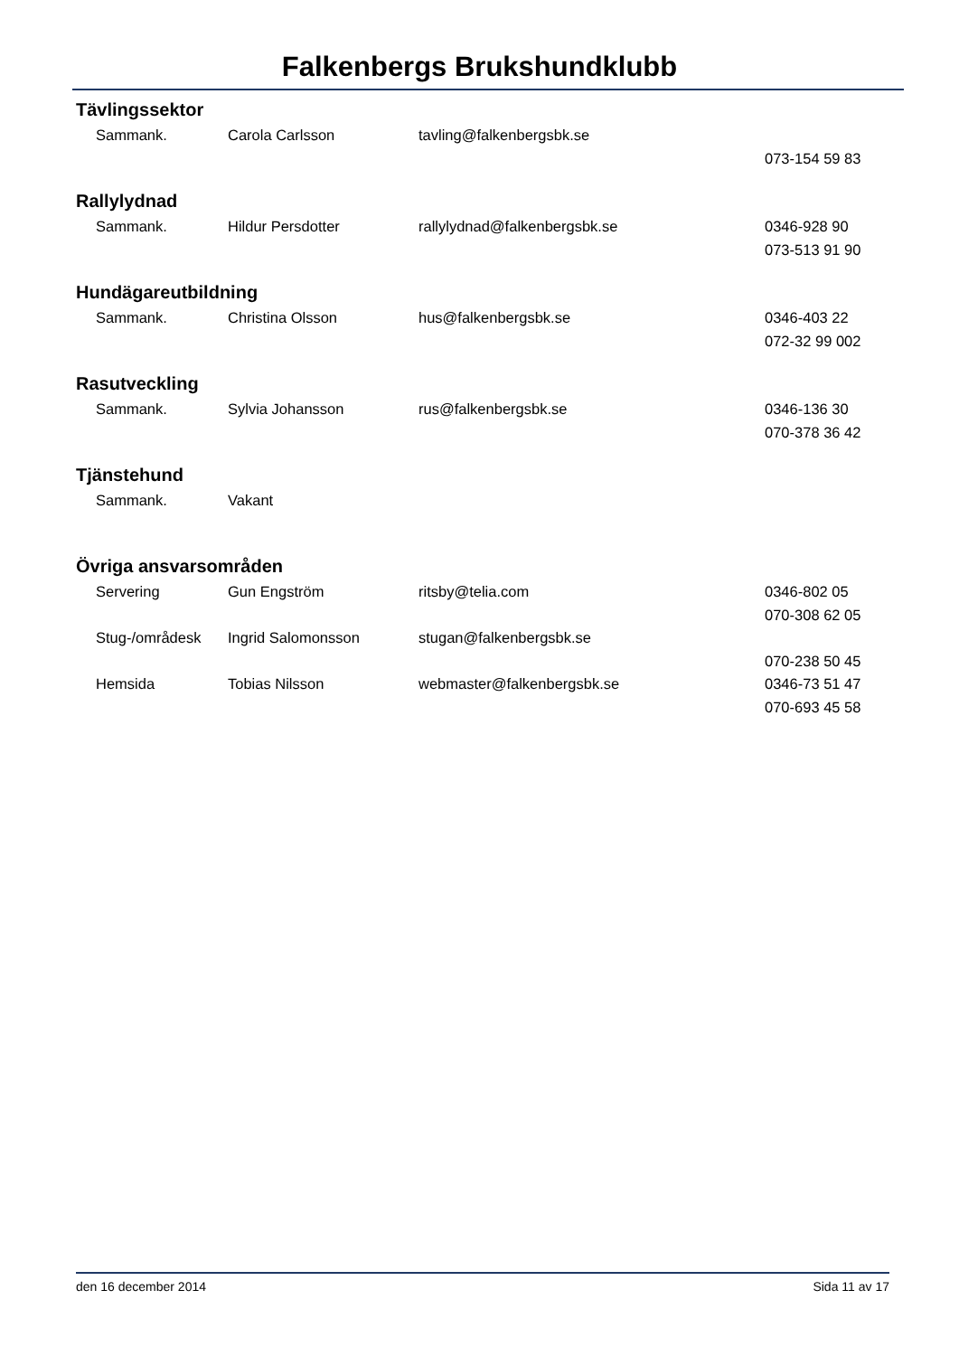Falkenbergs Brukshundklubb
Tävlingssektor
| Sammank. | Carola Carlsson | tavling@falkenbergsbk.se | |
| | | | 073-154 59 83 |
Rallylydnad
| Sammank. | Hildur Persdotter | rallylydnad@falkenbergsbk.se | 0346-928 90 |
| | | | 073-513 91 90 |
Hundägareutbildning
| Sammank. | Christina Olsson | hus@falkenbergsbk.se | 0346-403 22 |
| | | | 072-32 99 002 |
Rasutveckling
| Sammank. | Sylvia Johansson | rus@falkenbergsbk.se | 0346-136 30 |
| | | | 070-378 36 42 |
Tjänstehund
| Sammank. | Vakant | | |
Övriga ansvarsområden
| Servering | Gun Engström | ritsby@telia.com | 0346-802 05 |
| | | | 070-308 62 05 |
| Stug-/områdesk | Ingrid Salomonsson | stugan@falkenbergsbk.se | |
| | | | 070-238 50 45 |
| Hemsida | Tobias Nilsson | webmaster@falkenbergsbk.se | 0346-73 51 47 |
| | | | 070-693 45 58 |
den 16 december 2014 Sida 11 av 17